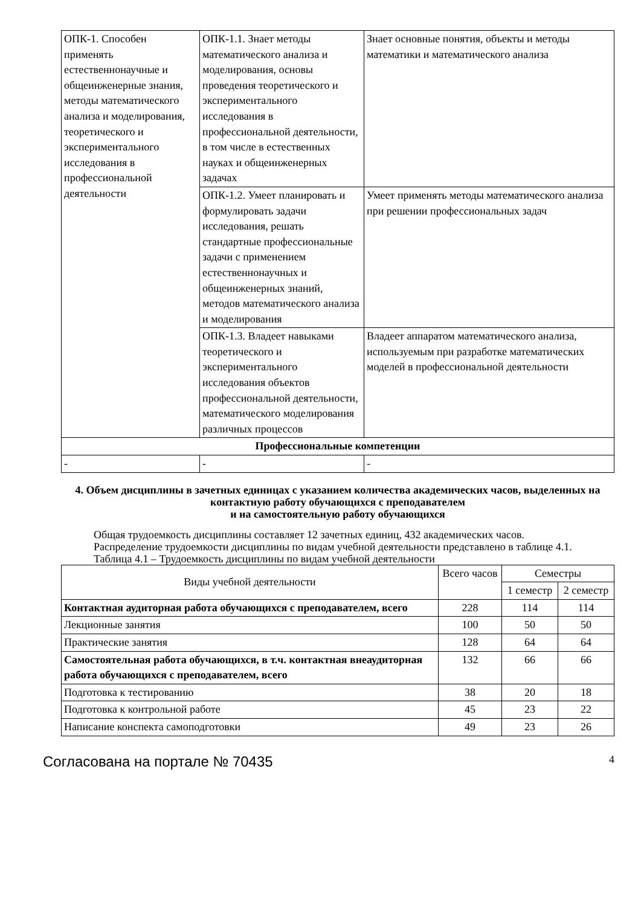| ОПК-1. Способен применять естественнонаучные и общеинженерные знания, методы математического анализа и моделирования, теоретического и экспериментального исследования в профессиональной деятельности | ОПК-1.1. Знает методы математического анализа и моделирования, основы проведения теоретического и экспериментального исследования в профессиональной деятельности, в том числе в естественных науках и общеинженерных задачах | Знает основные понятия, объекты и методы математики и математического анализа |
| | ОПК-1.2. Умеет планировать и формулировать задачи исследования, решать стандартные профессиональные задачи с применением естественнонаучных и общеинженерных знаний, методов математического анализа и моделирования | Умеет применять методы математического анализа при решении профессиональных задач |
| | ОПК-1.3. Владеет навыками теоретического и экспериментального исследования объектов профессиональной деятельности, математического моделирования различных процессов | Владеет аппаратом математического анализа, используемым при разработке математических моделей в профессиональной деятельности |
| Профессиональные компетенции | | |
| - | - | - |
4. Объем дисциплины в зачетных единицах с указанием количества академических часов, выделенных на контактную работу обучающихся с преподавателем
и на самостоятельную работу обучающихся
Общая трудоемкость дисциплины составляет 12 зачетных единиц, 432 академических часов.
Распределение трудоемкости дисциплины по видам учебной деятельности представлено в таблице 4.1.
Таблица 4.1 – Трудоемкость дисциплины по видам учебной деятельности
| Виды учебной деятельности | Всего часов | Семестры | |
| --- | --- | --- | --- |
| | | 1 семестр | 2 семестр |
| Контактная аудиторная работа обучающихся с преподавателем, всего | 228 | 114 | 114 |
| Лекционные занятия | 100 | 50 | 50 |
| Практические занятия | 128 | 64 | 64 |
| Самостоятельная работа обучающихся, в т.ч. контактная внеаудиторная работа обучающихся с преподавателем, всего | 132 | 66 | 66 |
| Подготовка к тестированию | 38 | 20 | 18 |
| Подготовка к контрольной работе | 45 | 23 | 22 |
| Написание конспекта самоподготовки | 49 | 23 | 26 |
Согласована на портале № 70435 4